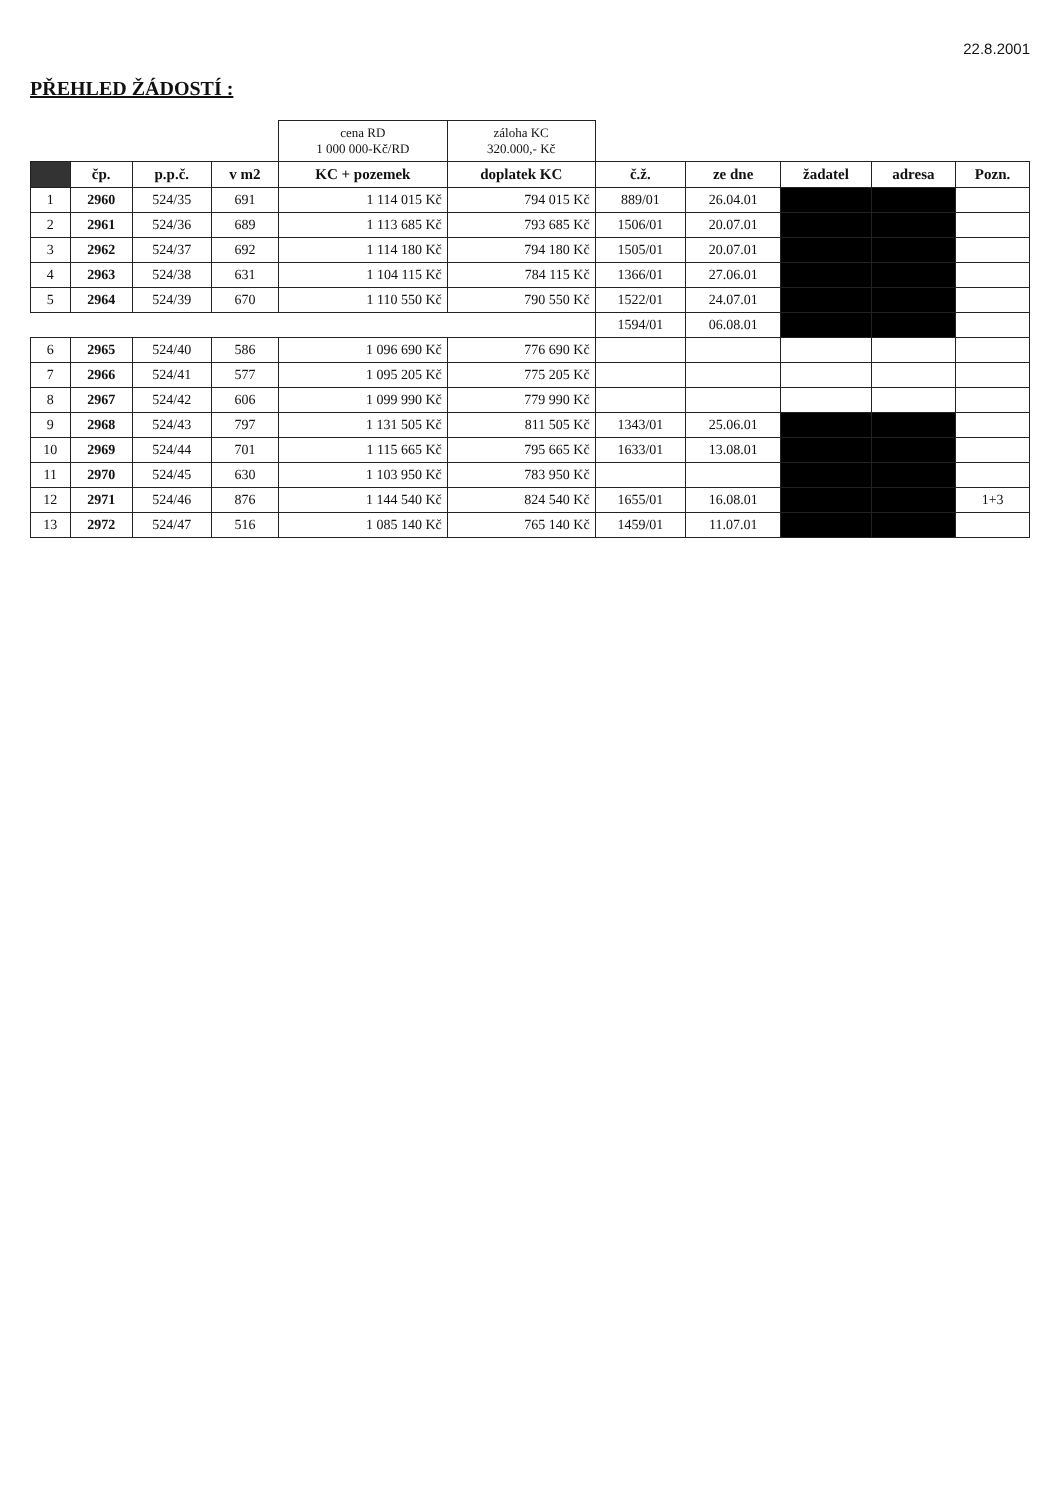22.8.2001
PŘEHLED ŽÁDOSTÍ :
| | | | | cena RD 1 000 000-Kč/RD | záloha KC 320.000,- Kč | | | | | |
| --- | --- | --- | --- | --- | --- | --- | --- | --- | --- | --- |
| | čp. | p.p.č. | v m2 | KC + pozemek | doplatek KC | č.ž. | ze dne | žadatel | adresa | Pozn. |
| 1 | 2960 | 524/35 | 691 | 1 114 015 Kč | 794 015 Kč | 889/01 | 26.04.01 | | | |
| 2 | 2961 | 524/36 | 689 | 1 113 685 Kč | 793 685 Kč | 1506/01 | 20.07.01 | | | |
| 3 | 2962 | 524/37 | 692 | 1 114 180 Kč | 794 180 Kč | 1505/01 | 20.07.01 | | | |
| 4 | 2963 | 524/38 | 631 | 1 104 115 Kč | 784 115 Kč | 1366/01 | 27.06.01 | | | |
| 5 | 2964 | 524/39 | 670 | 1 110 550 Kč | 790 550 Kč | 1522/01 | 24.07.01 | | | |
| | | | | | | 1594/01 | 06.08.01 | | | |
| 6 | 2965 | 524/40 | 586 | 1 096 690 Kč | 776 690 Kč | | | | | |
| 7 | 2966 | 524/41 | 577 | 1 095 205 Kč | 775 205 Kč | | | | | |
| 8 | 2967 | 524/42 | 606 | 1 099 990 Kč | 779 990 Kč | | | | | |
| 9 | 2968 | 524/43 | 797 | 1 131 505 Kč | 811 505 Kč | 1343/01 | 25.06.01 | | | |
| 10 | 2969 | 524/44 | 701 | 1 115 665 Kč | 795 665 Kč | 1633/01 | 13.08.01 | | | |
| 11 | 2970 | 524/45 | 630 | 1 103 950 Kč | 783 950 Kč | | | | | |
| 12 | 2971 | 524/46 | 876 | 1 144 540 Kč | 824 540 Kč | 1655/01 | 16.08.01 | | | 1+3 |
| 13 | 2972 | 524/47 | 516 | 1 085 140 Kč | 765 140 Kč | 1459/01 | 11.07.01 | | | |